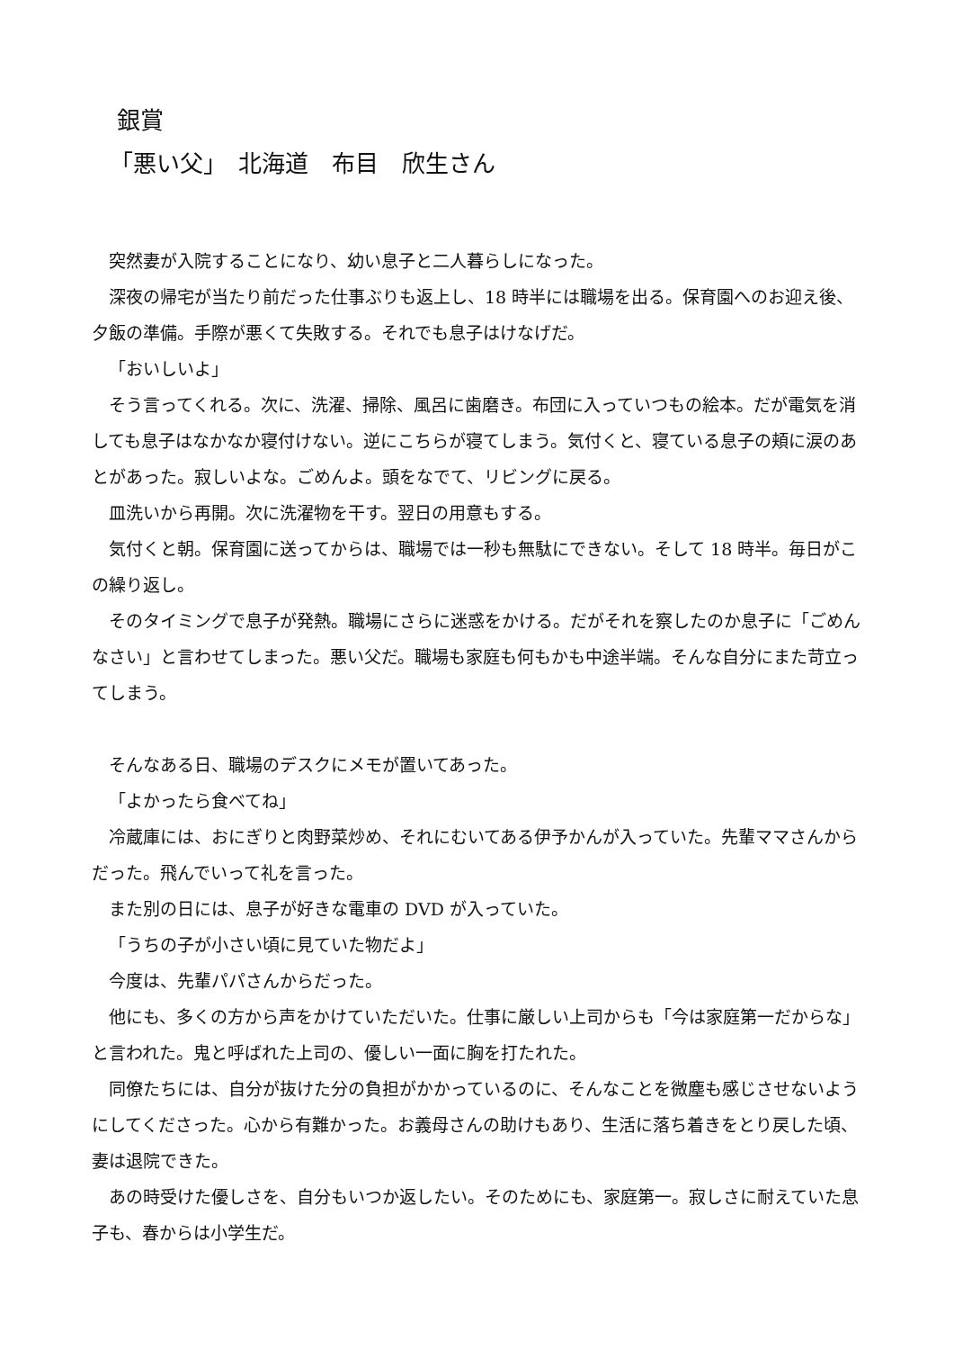銀賞
「悪い父」　北海道　布目　欣生さん
突然妻が入院することになり、幼い息子と二人暮らしになった。
深夜の帰宅が当たり前だった仕事ぶりも返上し、18 時半には職場を出る。保育園へのお迎え後、夕飯の準備。手際が悪くて失敗する。それでも息子はけなげだ。
「おいしいよ」
そう言ってくれる。次に、洗濯、掃除、風呂に歯磨き。布団に入っていつもの絵本。だが電気を消しても息子はなかなか寝付けない。逆にこちらが寝てしまう。気付くと、寝ている息子の頬に涙のあとがあった。寂しいよな。ごめんよ。頭をなでて、リビングに戻る。
皿洗いから再開。次に洗濯物を干す。翌日の用意もする。
気付くと朝。保育園に送ってからは、職場では一秒も無駄にできない。そして 18 時半。毎日がこの繰り返し。
そのタイミングで息子が発熱。職場にさらに迷惑をかける。だがそれを察したのか息子に「ごめんなさい」と言わせてしまった。悪い父だ。職場も家庭も何もかも中途半端。そんな自分にまた苛立ってしまう。
そんなある日、職場のデスクにメモが置いてあった。
「よかったら食べてね」
冷蔵庫には、おにぎりと肉野菜炒め、それにむいてある伊予かんが入っていた。先輩ママさんからだった。飛んでいって礼を言った。
また別の日には、息子が好きな電車の DVD が入っていた。
「うちの子が小さい頃に見ていた物だよ」
今度は、先輩パパさんからだった。
他にも、多くの方から声をかけていただいた。仕事に厳しい上司からも「今は家庭第一だからな」と言われた。鬼と呼ばれた上司の、優しい一面に胸を打たれた。
同僚たちには、自分が抜けた分の負担がかかっているのに、そんなことを微塵も感じさせないようにしてくださった。心から有難かった。お義母さんの助けもあり、生活に落ち着きをとり戻した頃、妻は退院できた。
あの時受けた優しさを、自分もいつか返したい。そのためにも、家庭第一。寂しさに耐えていた息子も、春からは小学生だ。